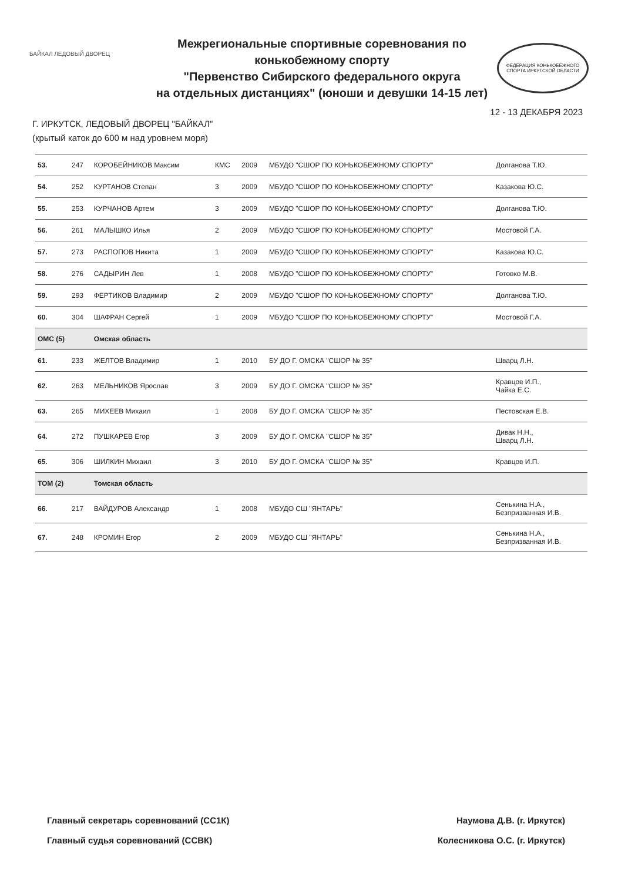БАЙКАЛ ЛЕДОВЫЙ ДВОРЕЦ
Межрегиональные спортивные соревнования по
конькобежному спорту
"Первенство Сибирского федерального округа
на отдельных дистанциях" (юноши и девушки 14-15 лет)
ФЕДЕРАЦИЯ КОНЬКОБЕЖНОГО СПОРТА ИРКУТСКОЙ ОБЛАСТИ
12 - 13 ДЕКАБРЯ 2023
Г. ИРКУТСК, ЛЕДОВЫЙ ДВОРЕЦ "БАЙКАЛ"
(крытый каток до 600 м над уровнем моря)
| 53. | 247 | КОРОБЕЙНИКОВ Максим | КМС | 2009 | МБУДО "СШОР ПО КОНЬКОБЕЖНОМУ СПОРТУ" | Долганова Т.Ю. |
| 54. | 252 | КУРТАНОВ Степан | 3 | 2009 | МБУДО "СШОР ПО КОНЬКОБЕЖНОМУ СПОРТУ" | Казакова Ю.С. |
| 55. | 253 | КУРЧАНОВ Артем | 3 | 2009 | МБУДО "СШОР ПО КОНЬКОБЕЖНОМУ СПОРТУ" | Долганова Т.Ю. |
| 56. | 261 | МАЛЫШКО Илья | 2 | 2009 | МБУДО "СШОР ПО КОНЬКОБЕЖНОМУ СПОРТУ" | Мостовой Г.А. |
| 57. | 273 | РАСПОПОВ Никита | 1 | 2009 | МБУДО "СШОР ПО КОНЬКОБЕЖНОМУ СПОРТУ" | Казакова Ю.С. |
| 58. | 276 | САДЫРИН Лев | 1 | 2008 | МБУДО "СШОР ПО КОНЬКОБЕЖНОМУ СПОРТУ" | Готовко М.В. |
| 59. | 293 | ФЕРТИКОВ Владимир | 2 | 2009 | МБУДО "СШОР ПО КОНЬКОБЕЖНОМУ СПОРТУ" | Долганова Т.Ю. |
| 60. | 304 | ШАФРАН Сергей | 1 | 2009 | МБУДО "СШОР ПО КОНЬКОБЕЖНОМУ СПОРТУ" | Мостовой Г.А. |
| ОМС (5) | | Омская область | | | | |
| 61. | 233 | ЖЕЛТОВ Владимир | 1 | 2010 | БУ ДО Г. ОМСКА "СШОР № 35" | Шварц Л.Н. |
| 62. | 263 | МЕЛЬНИКОВ Ярослав | 3 | 2009 | БУ ДО Г. ОМСКА "СШОР № 35" | Кравцов И.П., Чайка Е.С. |
| 63. | 265 | МИХЕЕВ Михаил | 1 | 2008 | БУ ДО Г. ОМСКА "СШОР № 35" | Пестовская Е.В. |
| 64. | 272 | ПУШКАРЕВ Егор | 3 | 2009 | БУ ДО Г. ОМСКА "СШОР № 35" | Дивак Н.Н., Шварц Л.Н. |
| 65. | 306 | ШИЛКИН Михаил | 3 | 2010 | БУ ДО Г. ОМСКА "СШОР № 35" | Кравцов И.П. |
| ТОМ (2) | | Томская область | | | | |
| 66. | 217 | ВАЙДУРОВ Александр | 1 | 2008 | МБУДО СШ "ЯНТАРЬ" | Сенькина Н.А., Безпризванная И.В. |
| 67. | 248 | КРОМИН Егор | 2 | 2009 | МБУДО СШ "ЯНТАРЬ" | Сенькина Н.А., Безпризванная И.В. |
Главный секретарь соревнований (СС1К)
Главный судья соревнований (ССВК)
Наумова Д.В. (г. Иркутск)
Колесникова О.С. (г. Иркутск)